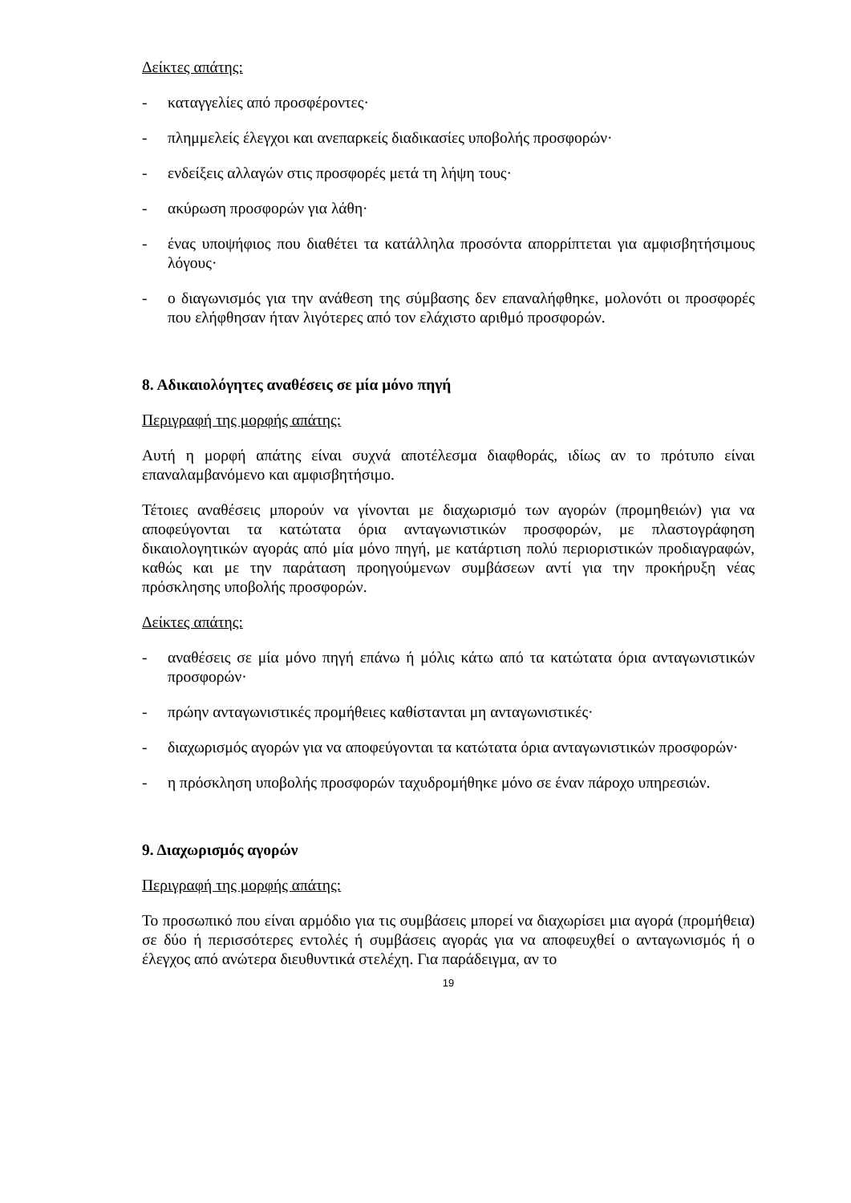Δείκτες απάτης:
- καταγγελίες από προσφέροντες·
- πλημμελείς έλεγχοι και ανεπαρκείς διαδικασίες υποβολής προσφορών·
- ενδείξεις αλλαγών στις προσφορές μετά τη λήψη τους·
- ακύρωση προσφορών για λάθη·
- ένας υποψήφιος που διαθέτει τα κατάλληλα προσόντα απορρίπτεται για αμφισβητήσιμους λόγους·
- ο διαγωνισμός για την ανάθεση της σύμβασης δεν επαναλήφθηκε, μολονότι οι προσφορές που ελήφθησαν ήταν λιγότερες από τον ελάχιστο αριθμό προσφορών.
8. Αδικαιολόγητες αναθέσεις σε μία μόνο πηγή
Περιγραφή της μορφής απάτης:
Αυτή η μορφή απάτης είναι συχνά αποτέλεσμα διαφθοράς, ιδίως αν το πρότυπο είναι επαναλαμβανόμενο και αμφισβητήσιμο.
Τέτοιες αναθέσεις μπορούν να γίνονται με διαχωρισμό των αγορών (προμηθειών) για να αποφεύγονται τα κατώτατα όρια ανταγωνιστικών προσφορών, με πλαστογράφηση δικαιολογητικών αγοράς από μία μόνο πηγή, με κατάρτιση πολύ περιοριστικών προδιαγραφών, καθώς και με την παράταση προηγούμενων συμβάσεων αντί για την προκήρυξη νέας πρόσκλησης υποβολής προσφορών.
Δείκτες απάτης:
- αναθέσεις σε μία μόνο πηγή επάνω ή μόλις κάτω από τα κατώτατα όρια ανταγωνιστικών προσφορών·
- πρώην ανταγωνιστικές προμήθειες καθίστανται μη ανταγωνιστικές·
- διαχωρισμός αγορών για να αποφεύγονται τα κατώτατα όρια ανταγωνιστικών προσφορών·
- η πρόσκληση υποβολής προσφορών ταχυδρομήθηκε μόνο σε έναν πάροχο υπηρεσιών.
9. Διαχωρισμός αγορών
Περιγραφή της μορφής απάτης:
Το προσωπικό που είναι αρμόδιο για τις συμβάσεις μπορεί να διαχωρίσει μια αγορά (προμήθεια) σε δύο ή περισσότερες εντολές ή συμβάσεις αγοράς για να αποφευχθεί ο ανταγωνισμός ή ο έλεγχος από ανώτερα διευθυντικά στελέχη. Για παράδειγμα, αν το
19